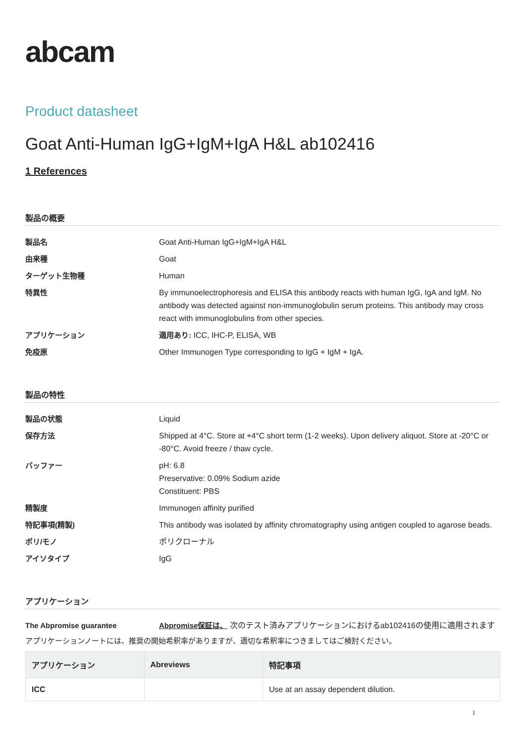abcam
Product datasheet
Goat Anti-Human IgG+IgM+IgA H&L ab102416
1 References
製品の概要
製品名
Goat Anti-Human IgG+IgM+IgA H&L
由来種
Goat
ターゲット生物種
Human
特異性
By immunoelectrophoresis and ELISA this antibody reacts with human IgG, IgA and IgM. No antibody was detected against non-immunoglobulin serum proteins. This antibody may cross react with immunoglobulins from other species.
アプリケーション
適用あり: ICC, IHC-P, ELISA, WB
免疫原
Other Immunogen Type corresponding to IgG + IgM + IgA.
製品の特性
製品の状態
Liquid
保存方法
Shipped at 4°C. Store at +4°C short term (1-2 weeks). Upon delivery aliquot. Store at -20°C or -80°C. Avoid freeze / thaw cycle.
バッファー
pH: 6.8
Preservative: 0.09% Sodium azide
Constituent: PBS
精製度
Immunogen affinity purified
特記事項(精製)
This antibody was isolated by affinity chromatography using antigen coupled to agarose beads.
ポリ/モノ
ポリクローナル
アイソタイプ
IgG
アプリケーション
The Abpromise guarantee
Abpromise保証は、 次のテスト済みアプリケーションにおけるab102416の使用に適用されます
アプリケーションノートには、推奨の開始希釈率がありますが、適切な希釈率につきましてはご検討ください。
| アプリケーション | Abreviews | 特記事項 |
| --- | --- | --- |
| ICC | | Use at an assay dependent dilution. |
1